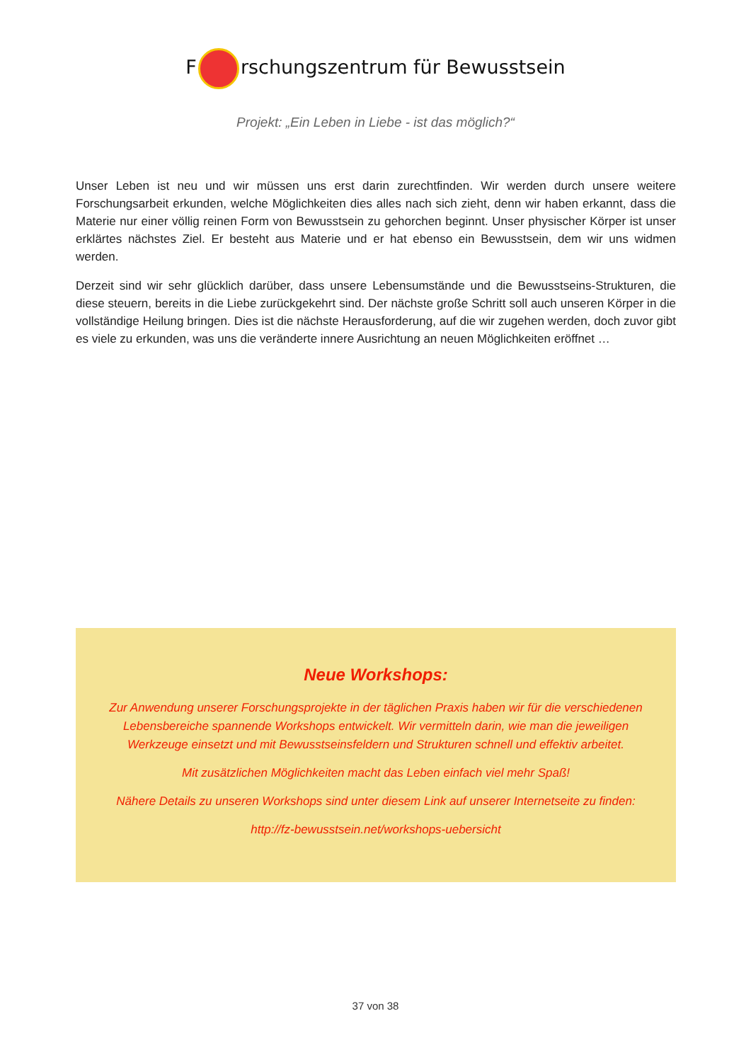F rschungszentrum für Bewusstsein
Projekt: „Ein Leben in Liebe - ist das möglich?“
Unser Leben ist neu und wir müssen uns erst darin zurechtfinden. Wir werden durch unsere weitere Forschungsarbeit erkunden, welche Möglichkeiten dies alles nach sich zieht, denn wir haben erkannt, dass die Materie nur einer völlig reinen Form von Bewusstsein zu gehorchen beginnt. Unser physischer Körper ist unser erklärtes nächstes Ziel. Er besteht aus Materie und er hat ebenso ein Bewusstsein, dem wir uns widmen werden.
Derzeit sind wir sehr glücklich darüber, dass unsere Lebensumstände und die Bewusstseins-Strukturen, die diese steuern, bereits in die Liebe zurückgekehrt sind. Der nächste große Schritt soll auch unseren Körper in die vollständige Heilung bringen. Dies ist die nächste Herausforderung, auf die wir zugehen werden, doch zuvor gibt es viele zu erkunden, was uns die veränderte innere Ausrichtung an neuen Möglichkeiten eröffnet …
Neue Workshops:
Zur Anwendung unserer Forschungsprojekte in der täglichen Praxis haben wir für die verschiedenen Lebensbereiche spannende Workshops entwickelt. Wir vermitteln darin, wie man die jeweiligen Werkzeuge einsetzt und mit Bewusstseinsfeldern und Strukturen schnell und effektiv arbeitet.
Mit zusätzlichen Möglichkeiten macht das Leben einfach viel mehr Spaß!
Nähere Details zu unseren Workshops sind unter diesem Link auf unserer Internetseite zu finden:
http://fz-bewusstsein.net/workshops-uebersicht
37 von 38